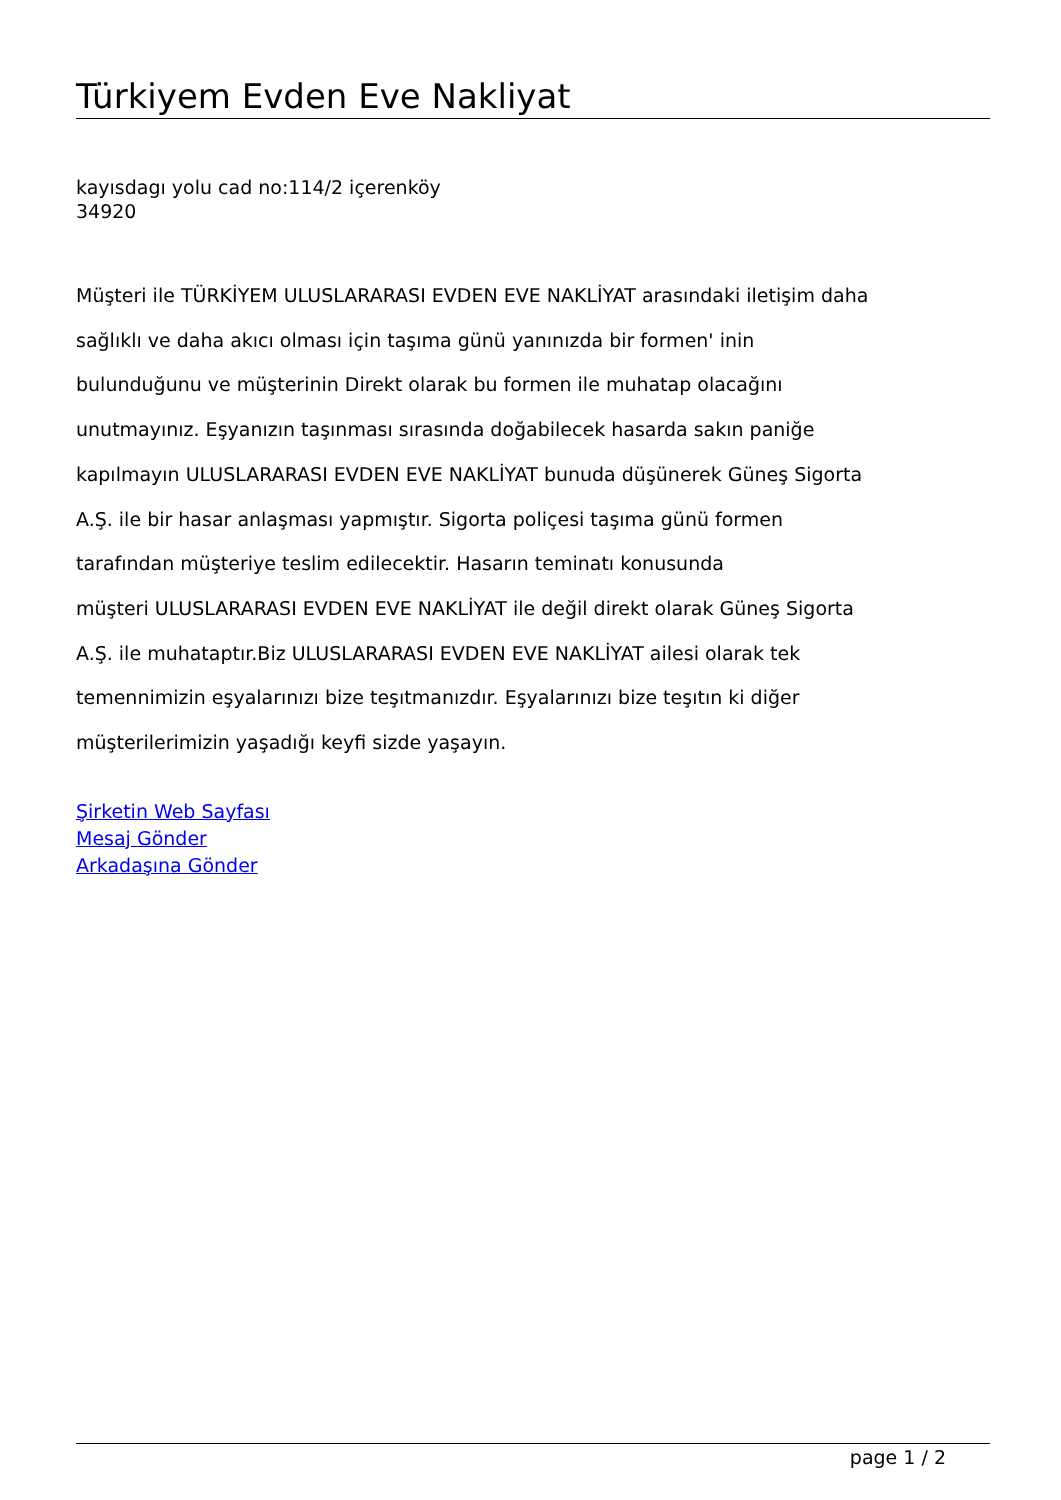Türkiyem Evden Eve Nakliyat
kayısdagı yolu cad no:114/2 içerenköy
34920
Müşteri ile TÜRKİYEM ULUSLARARASI EVDEN EVE NAKLİYAT arasındaki iletişim daha
sağlıklı ve daha akıcı olması için taşıma günü yanınızda bir formen' inin
bulunduğunu ve müşterinin Direkt olarak bu formen ile muhatap olacağını
unutmayınız. Eşyanızın taşınması sırasında doğabilecek hasarda sakın paniğe
kapılmayın ULUSLARARASI EVDEN EVE NAKLİYAT bunuda düşünerek Güneş Sigorta
A.Ş. ile bir hasar anlaşması yapmıştır. Sigorta poliçesi taşıma günü formen
tarafından müşteriye teslim edilecektir. Hasarın teminatı konusunda
müşteri ULUSLARARASI EVDEN EVE NAKLİYAT ile değil direkt olarak Güneş Sigorta
A.Ş. ile muhataptır.Biz ULUSLARARASI EVDEN EVE NAKLİYAT ailesi olarak tek
temennimizin eşyalarınızı bize teşıtmanızdır. Eşyalarınızı bize teşıtın ki diğer
müşterilerimizin yaşadığı keyfi sizde yaşayın.
Şirketin Web Sayfası
Mesaj Gönder
Arkadaşına Gönder
page 1 / 2